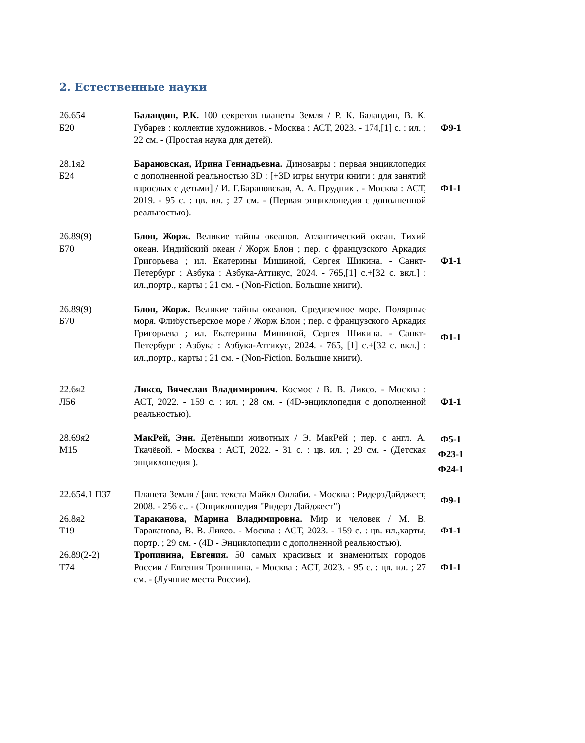2. Естественные науки
| 26.654 Б20 | Баландин, Р.К. 100 секретов планеты Земля / Р. К. Баландин, В. К. Губарев : коллектив художников. - Москва : АСТ, 2023. - 174,[1] с. : ил. ; 22 см. - (Простая наука для детей). | Ф9-1 |
| 28.1я2 Б24 | Барановская, Ирина Геннадьевна. Динозавры : первая энциклопедия с дополненной реальностью 3D : [+3D игры внутри книги : для занятий взрослых с детьми] / И. Г.Барановская, А. А. Прудник . - Москва : АСТ, 2019. - 95 с. : цв. ил. ; 27 см. - (Первая энциклопедия с дополненной реальностью). | Ф1-1 |
| 26.89(9) Б70 | Блон, Жорж. Великие тайны океанов. Атлантический океан. Тихий океан. Индийский океан / Жорж Блон ; пер. с французского Аркадия Григорьева ; ил. Екатерины Мишиной, Сергея Шикина. - Санкт-Петербург : Азбука : Азбука-Аттикус, 2024. - 765,[1] с.+[32 с. вкл.] : ил.,портр., карты ; 21 см. - (Non-Fiction. Большие книги). | Ф1-1 |
| 26.89(9) Б70 | Блон, Жорж. Великие тайны океанов. Средиземное море. Полярные моря. Флибустьерское море / Жорж Блон ; пер. с французского Аркадия Григорьева ; ил. Екатерины Мишиной, Сергея Шикина. - Санкт-Петербург : Азбука : Азбука-Аттикус, 2024. - 765, [1] с.+[32 с. вкл.] : ил.,портр., карты ; 21 см. - (Non-Fiction. Большие книги). | Ф1-1 |
| 22.6я2 Л56 | Ликсо, Вячеслав Владимирович. Космос / В. В. Ликсо. - Москва : АСТ, 2022. - 159 с. : ил. ; 28 см. - (4D-энциклопедия с дополненной реальностью). | Ф1-1 |
| 28.69я2 М15 | МакРей, Энн. Детёныши животных / Э. МакРей ; пер. с англ. А. Ткачёвой. - Москва : АСТ, 2022. - 31 с. : цв. ил. ; 29 см. - (Детская энциклопедия ). | Ф5-1 Ф23-1 Ф24-1 |
| 22.654.1 П37 | Планета Земля / [авт. текста Майкл Оллаби. - Москва : РидерзДайджест, 2008. - 256 с.. - (Энциклопедия "Ридерз Дайджест") | Ф9-1 |
| 26.8я2 Т19 | Тараканова, Марина Владимировна. Мир и человек / М. В. Тараканова, В. В. Ликсо. - Москва : АСТ, 2023. - 159 с. : цв. ил.,карты, портр. ; 29 см. - (4D - Энциклопедии с дополненной реальностью). | Ф1-1 |
| 26.89(2-2) Т74 | Тропинина, Евгения. 50 самых красивых и знаменитых городов России / Евгения Тропинина. - Москва : АСТ, 2023. - 95 с. : цв. ил. ; 27 см. - (Лучшие места России). | Ф1-1 |